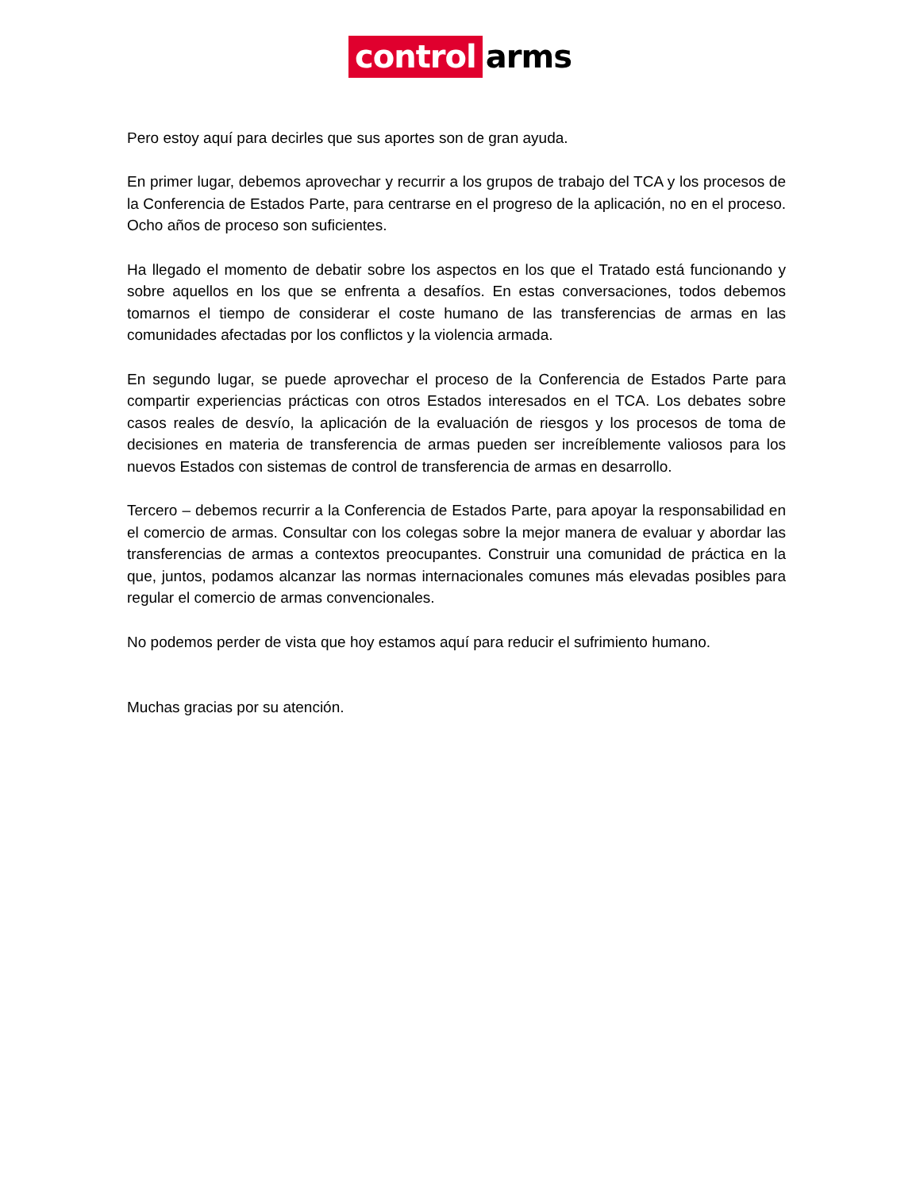control arms
Pero estoy aquí para decirles que sus aportes son de gran ayuda.
En primer lugar, debemos aprovechar y recurrir a los grupos de trabajo del TCA y los procesos de la Conferencia de Estados Parte, para centrarse en el progreso de la aplicación, no en el proceso. Ocho años de proceso son suficientes.
Ha llegado el momento de debatir sobre los aspectos en los que el Tratado está funcionando y sobre aquellos en los que se enfrenta a desafíos. En estas conversaciones, todos debemos tomarnos el tiempo de considerar el coste humano de las transferencias de armas en las comunidades afectadas por los conflictos y la violencia armada.
En segundo lugar, se puede aprovechar el proceso de la Conferencia de Estados Parte para compartir experiencias prácticas con otros Estados interesados en el TCA. Los debates sobre casos reales de desvío, la aplicación de la evaluación de riesgos y los procesos de toma de decisiones en materia de transferencia de armas pueden ser increíblemente valiosos para los nuevos Estados con sistemas de control de transferencia de armas en desarrollo.
Tercero – debemos recurrir a la Conferencia de Estados Parte, para apoyar la responsabilidad en el comercio de armas. Consultar con los colegas sobre la mejor manera de evaluar y abordar las transferencias de armas a contextos preocupantes. Construir una comunidad de práctica en la que, juntos, podamos alcanzar las normas internacionales comunes más elevadas posibles para regular el comercio de armas convencionales.
No podemos perder de vista que hoy estamos aquí para reducir el sufrimiento humano.
Muchas gracias por su atención.